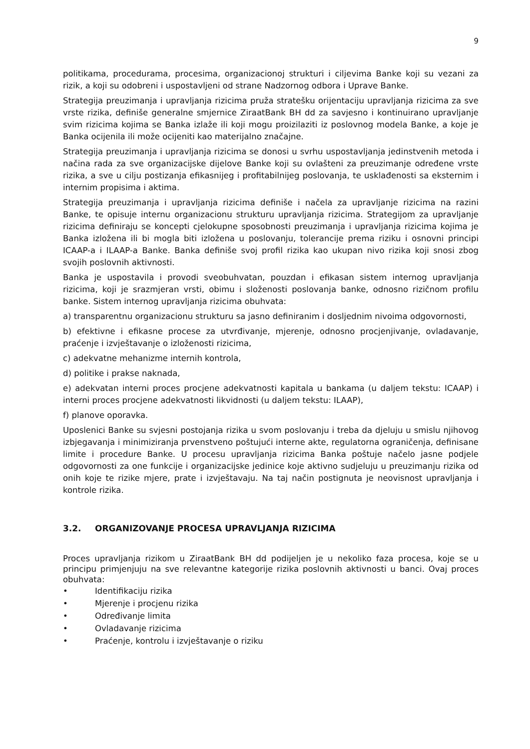9
politikama, procedurama, procesima, organizacionoj strukturi i ciljevima Banke koji su vezani za rizik, a koji su odobreni i uspostavljeni od strane Nadzornog odbora i Uprave Banke.
Strategija preuzimanja i upravljanja rizicima pruža stratešku orijentaciju upravljanja rizicima za sve vrste rizika, definiše generalne smjernice ZiraatBank BH dd za savjesno i kontinuirano upravljanje svim rizicima kojima se Banka izlaže ili koji mogu proizilaziti iz poslovnog modela Banke, a koje je Banka ocijenila ili može ocijeniti kao materijalno značajne.
Strategija preuzimanja i upravljanja rizicima se donosi u svrhu uspostavljanja jedinstvenih metoda i načina rada za sve organizacijske dijelove Banke koji su ovlašteni za preuzimanje određene vrste rizika, a sve u cilju postizanja efikasnijeg i profitabilnijeg poslovanja, te usklađenosti sa eksternim i internim propisima i aktima.
Strategija preuzimanja i upravljanja rizicima definiše i načela za upravljanje rizicima na razini Banke, te opisuje internu organizacionu strukturu upravljanja rizicima. Strategijom za upravljanje rizicima definiraju se koncepti cjelokupne sposobnosti preuzimanja i upravljanja rizicima kojima je Banka izložena ili bi mogla biti izložena u poslovanju, tolerancije prema riziku i osnovni principi ICAAP-a i ILAAP-a Banke. Banka definiše svoj profil rizika kao ukupan nivo rizika koji snosi zbog svojih poslovnih aktivnosti.
Banka je uspostavila i provodi sveobuhvatan, pouzdan i efikasan sistem internog upravljanja rizicima, koji je srazmjeran vrsti, obimu i složenosti poslovanja banke, odnosno rizičnom profilu banke. Sistem internog upravljanja rizicima obuhvata:
a) transparentnu organizacionu strukturu sa jasno definiranim i dosljednim nivoima odgovornosti,
b) efektivne i efikasne procese za utvrđivanje, mjerenje, odnosno procjenjivanje, ovladavanje, praćenje i izvještavanje o izloženosti rizicima,
c) adekvatne mehanizme internih kontrola,
d) politike i prakse naknada,
e) adekvatan interni proces procjene adekvatnosti kapitala u bankama (u daljem tekstu: ICAAP) i interni proces procjene adekvatnosti likvidnosti (u daljem tekstu: ILAAP),
f) planove oporavka.
Uposlenici Banke su svjesni postojanja rizika u svom poslovanju i treba da djeluju u smislu njihovog izbjegavanja i minimiziranja prvenstveno poštujući interne akte, regulatorna ograničenja, definisane limite i procedure Banke. U procesu upravljanja rizicima Banka poštuje načelo jasne podjele odgovornosti za one funkcije i organizacijske jedinice koje aktivno sudjeluju u preuzimanju rizika od onih koje te rizike mjere, prate i izvještavaju. Na taj način postignuta je neovisnost upravljanja i kontrole rizika.
3.2. ORGANIZOVANJE PROCESA UPRAVLJANJA RIZICIMA
Proces upravljanja rizikom u ZiraatBank BH dd podijeljen je u nekoliko faza procesa, koje se u principu primjenjuju na sve relevantne kategorije rizika poslovnih aktivnosti u banci. Ovaj proces obuhvata:
• Identifikaciju rizika
• Mjerenje i procjenu rizika
• Određivanje limita
• Ovladavanje rizicima
• Praćenje, kontrolu i izvještavanje o riziku